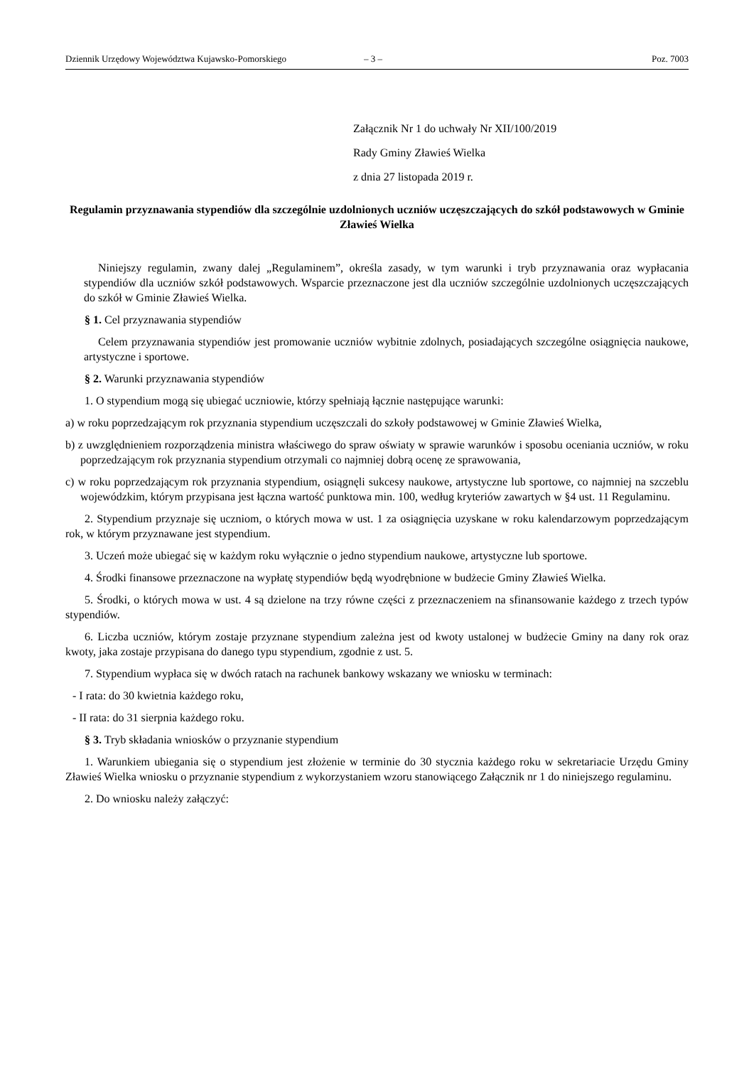Dziennik Urzędowy Województwa Kujawsko-Pomorskiego – 3 – Poz. 7003
Załącznik Nr 1 do uchwały Nr XII/100/2019
Rady Gminy Zławieś Wielka
z dnia 27 listopada 2019 r.
Regulamin przyznawania stypendiów dla szczególnie uzdolnionych uczniów uczęszczających do szkół podstawowych w Gminie Zławieś Wielka
Niniejszy regulamin, zwany dalej „Regulaminem”, określa zasady, w tym warunki i tryb przyznawania oraz wypłacania stypendiów dla uczniów szkół podstawowych. Wsparcie przeznaczone jest dla uczniów szczególnie uzdolnionych uczęszczających do szkół w Gminie Zławieś Wielka.
§ 1. Cel przyznawania stypendiów
Celem przyznawania stypendiów jest promowanie uczniów wybitnie zdolnych, posiadających szczególne osiągnięcia naukowe, artystyczne i sportowe.
§ 2. Warunki przyznawania stypendiów
1. O stypendium mogą się ubiegać uczniowie, którzy spełniają łącznie następujące warunki:
a) w roku poprzedzającym rok przyznania stypendium uczęszczali do szkoły podstawowej w Gminie Zławieś Wielka,
b) z uwzględnieniem rozporządzenia ministra właściwego do spraw oświaty w sprawie warunków i sposobu oceniania uczniów, w roku poprzedzającym rok przyznania stypendium otrzymali co najmniej dobrą ocenę ze sprawowania,
c) w roku poprzedzającym rok przyznania stypendium, osiągnęli sukcesy naukowe, artystyczne lub sportowe, co najmniej na szczeblu wojewódzkim, którym przypisana jest łączna wartość punktowa min. 100, według kryteriów zawartych w §4 ust. 11 Regulaminu.
2. Stypendium przyznaje się uczniom, o których mowa w ust. 1 za osiągnięcia uzyskane w roku kalendarzowym poprzedzającym rok, w którym przyznawane jest stypendium.
3. Uczeń może ubiegać się w każdym roku wyłącznie o jedno stypendium naukowe, artystyczne lub sportowe.
4. Środki finansowe przeznaczone na wypłatę stypendiów będą wyodrębnione w budżecie Gminy Zławieś Wielka.
5. Środki, o których mowa w ust. 4 są dzielone na trzy równe części z przeznaczeniem na sfinansowanie każdego z trzech typów stypendiów.
6. Liczba uczniów, którym zostaje przyznane stypendium zależna jest od kwoty ustalonej w budżecie Gminy na dany rok oraz kwoty, jaka zostaje przypisana do danego typu stypendium, zgodnie z ust. 5.
7. Stypendium wypłaca się w dwóch ratach na rachunek bankowy wskazany we wniosku w terminach:
- I rata: do 30 kwietnia każdego roku,
- II rata: do 31 sierpnia każdego roku.
§ 3. Tryb składania wniosków o przyznanie stypendium
1. Warunkiem ubiegania się o stypendium jest złożenie w terminie do 30 stycznia każdego roku w sekretariacie Urzędu Gminy Zławieś Wielka wniosku o przyznanie stypendium z wykorzystaniem wzoru stanowiącego Załącznik nr 1 do niniejszego regulaminu.
2. Do wniosku należy załączyć: